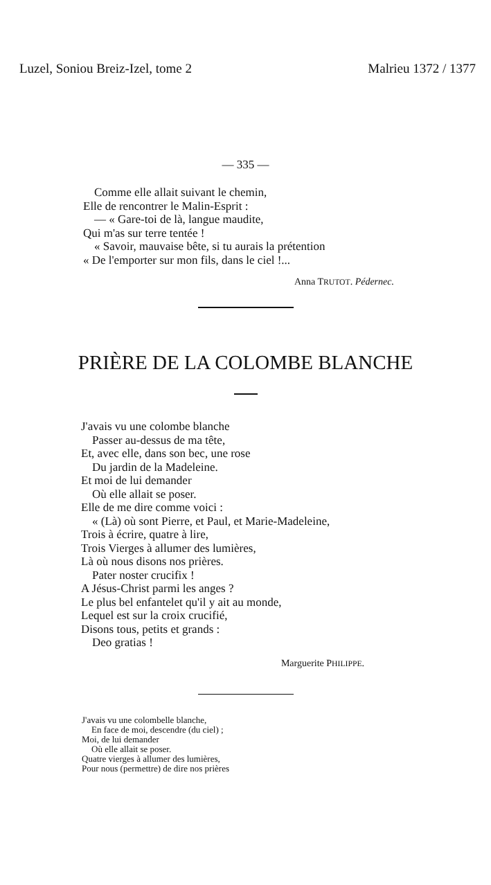Luzel, Soniou Breiz-Izel, tome 2 Malrieu 1372 / 1377
— 335 —
Comme elle allait suivant le chemin,
Elle de rencontrer le Malin-Esprit :
— « Gare-toi de là, langue maudite,
Qui m'as sur terre tentée !
« Savoir, mauvaise bête, si tu aurais la prétention
« De l'emporter sur mon fils, dans le ciel !...
Anna TRUTOT. Pédernec.
PRIÈRE DE LA COLOMBE BLANCHE
J'avais vu une colombe blanche
Passer au-dessus de ma tête,
Et, avec elle, dans son bec, une rose
Du jardin de la Madeleine.
Et moi de lui demander
Où elle allait se poser.
Elle de me dire comme voici :
« (Là) où sont Pierre, et Paul, et Marie-Madeleine,
Trois à écrire, quatre à lire,
Trois Vierges à allumer des lumières,
Là où nous disons nos prières.
Pater noster crucifix !
A Jésus-Christ parmi les anges ?
Le plus bel enfantelet qu'il y ait au monde,
Lequel est sur la croix crucifié,
Disons tous, petits et grands :
Deo gratias !
Marguerite PHILIPPE.
J'avais vu une colombelle blanche,
En face de moi, descendre (du ciel) ;
Moi, de lui demander
Où elle allait se poser.
Quatre vierges à allumer des lumières,
Pour nous (permettre) de dire nos prières